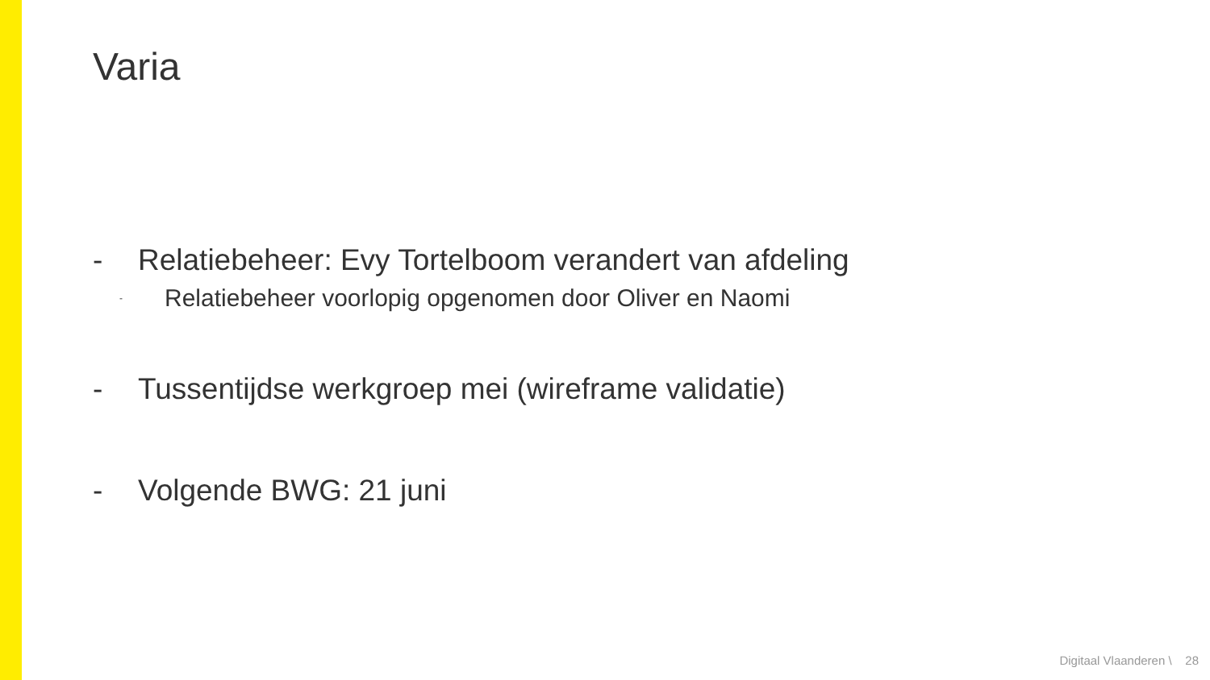Varia
- Relatiebeheer: Evy Tortelboom verandert van afdeling
- Relatiebeheer voorlopig opgenomen door Oliver en Naomi
- Tussentijdse werkgroep mei (wireframe validatie)
- Volgende BWG: 21 juni
Digitaal Vlaanderen \ 28